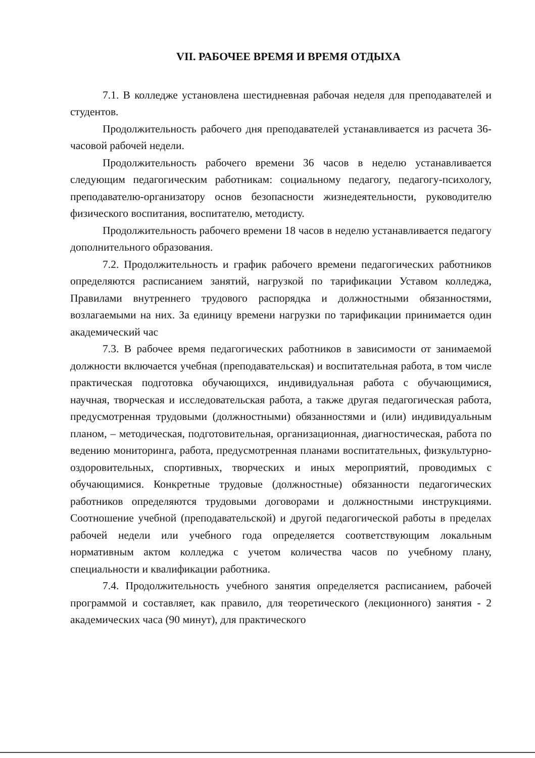VII. РАБОЧЕЕ ВРЕМЯ И ВРЕМЯ ОТДЫХА
7.1. В колледже установлена шестидневная рабочая неделя для преподавателей и студентов.
Продолжительность рабочего дня преподавателей устанавливается из расчета 36-часовой рабочей недели.
Продолжительность рабочего времени 36 часов в неделю устанавливается следующим педагогическим работникам: социальному педагогу, педагогу-психологу, преподавателю-организатору основ безопасности жизнедеятельности, руководителю физического воспитания, воспитателю, методисту.
Продолжительность рабочего времени 18 часов в неделю устанавливается педагогу дополнительного образования.
7.2. Продолжительность и график рабочего времени педагогических работников определяются расписанием занятий, нагрузкой по тарификации Уставом колледжа, Правилами внутреннего трудового распорядка и должностными обязанностями, возлагаемыми на них. За единицу времени нагрузки по тарификации принимается один академический час
7.3. В рабочее время педагогических работников в зависимости от занимаемой должности включается учебная (преподавательская) и воспитательная работа, в том числе практическая подготовка обучающихся, индивидуальная работа с обучающимися, научная, творческая и исследовательская работа, а также другая педагогическая работа, предусмотренная трудовыми (должностными) обязанностями и (или) индивидуальным планом, – методическая, подготовительная, организационная, диагностическая, работа по ведению мониторинга, работа, предусмотренная планами воспитательных, физкультурно-оздоровительных, спортивных, творческих и иных мероприятий, проводимых с обучающимися. Конкретные трудовые (должностные) обязанности педагогических работников определяются трудовыми договорами и должностными инструкциями. Соотношение учебной (преподавательской) и другой педагогической работы в пределах рабочей недели или учебного года определяется соответствующим локальным нормативным актом колледжа с учетом количества часов по учебному плану, специальности и квалификации работника.
7.4. Продолжительность учебного занятия определяется расписанием, рабочей программой и составляет, как правило, для теоретического (лекционного) занятия - 2 академических часа (90 минут), для практического